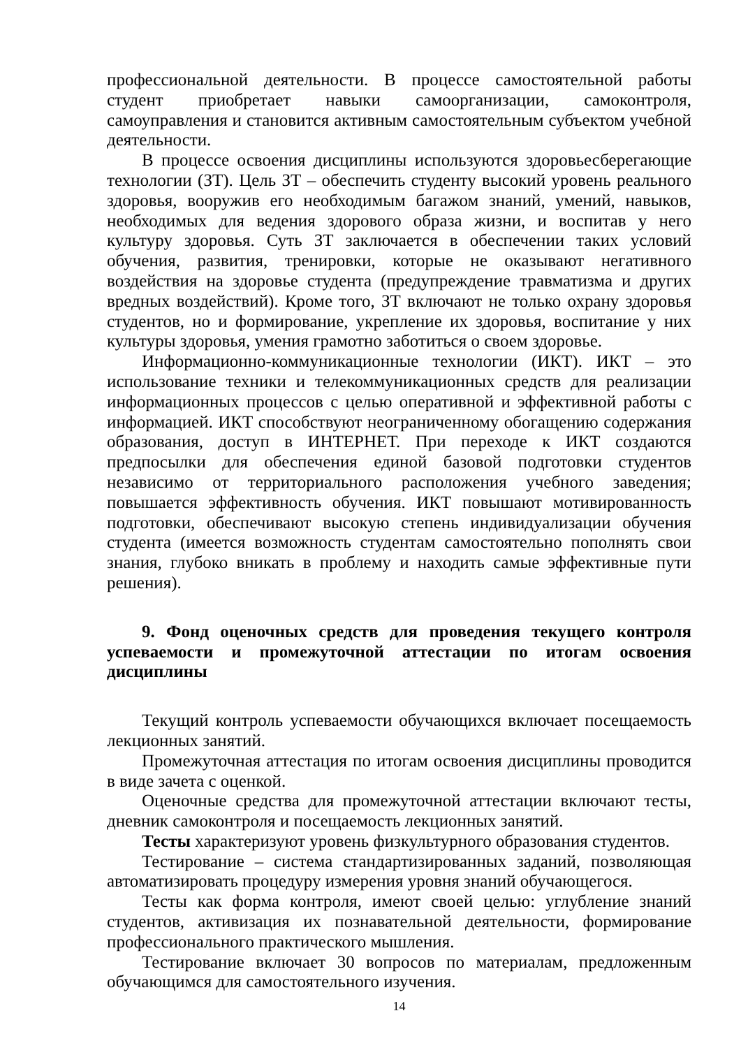профессиональной деятельности. В процессе самостоятельной работы студент приобретает навыки самоорганизации, самоконтроля, самоуправления и становится активным самостоятельным субъектом учебной деятельности.
В процессе освоения дисциплины используются здоровьесберегающие технологии (ЗТ). Цель ЗТ – обеспечить студенту высокий уровень реального здоровья, вооружив его необходимым багажом знаний, умений, навыков, необходимых для ведения здорового образа жизни, и воспитав у него культуру здоровья. Суть ЗТ заключается в обеспечении таких условий обучения, развития, тренировки, которые не оказывают негативного воздействия на здоровье студента (предупреждение травматизма и других вредных воздействий). Кроме того, ЗТ включают не только охрану здоровья студентов, но и формирование, укрепление их здоровья, воспитание у них культуры здоровья, умения грамотно заботиться о своем здоровье.
Информационно-коммуникационные технологии (ИКТ). ИКТ – это использование техники и телекоммуникационных средств для реализации информационных процессов с целью оперативной и эффективной работы с информацией. ИКТ способствуют неограниченному обогащению содержания образования, доступ в ИНТЕРНЕТ. При переходе к ИКТ создаются предпосылки для обеспечения единой базовой подготовки студентов независимо от территориального расположения учебного заведения; повышается эффективность обучения. ИКТ повышают мотивированность подготовки, обеспечивают высокую степень индивидуализации обучения студента (имеется возможность студентам самостоятельно пополнять свои знания, глубоко вникать в проблему и находить самые эффективные пути решения).
9. Фонд оценочных средств для проведения текущего контроля успеваемости и промежуточной аттестации по итогам освоения дисциплины
Текущий контроль успеваемости обучающихся включает посещаемость лекционных занятий.
Промежуточная аттестация по итогам освоения дисциплины проводится в виде зачета с оценкой.
Оценочные средства для промежуточной аттестации включают тесты, дневник самоконтроля и посещаемость лекционных занятий.
Тесты характеризуют уровень физкультурного образования студентов.
Тестирование – система стандартизированных заданий, позволяющая автоматизировать процедуру измерения уровня знаний обучающегося.
Тесты как форма контроля, имеют своей целью: углубление знаний студентов, активизация их познавательной деятельности, формирование профессионального практического мышления.
Тестирование включает 30 вопросов по материалам, предложенным обучающимся для самостоятельного изучения.
14